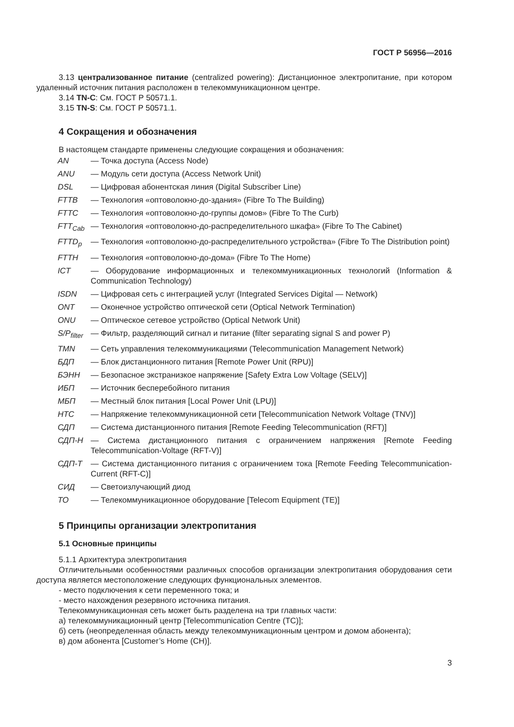ГОСТ Р 56956—2016
3.13 централизованное питание (centralized powering): Дистанционное электропитание, при котором удаленный источник питания расположен в телекоммуникационном центре.
3.14 TN-C: См. ГОСТ Р 50571.1.
3.15 TN-S: См. ГОСТ Р 50571.1.
4 Сокращения и обозначения
В настоящем стандарте применены следующие сокращения и обозначения:
| AN | — Точка доступа (Access Node) |
| ANU | — Модуль сети доступа (Access Network Unit) |
| DSL | — Цифровая абонентская линия (Digital Subscriber Line) |
| FTTB | — Технология «оптоволокно-до-здания» (Fibre To The Building) |
| FTTC | — Технология «оптоволокно-до-группы домов» (Fibre To The Curb) |
| FTT<sub>Cab</sub> | — Технология «оптоволокно-до-распределительного шкафа» (Fibre To The Cabinet) |
| FTTD<sub>p</sub> | — Технология «оптоволокно-до-распределительного устройства» (Fibre To The Distribution point) |
| FTTH | — Технология «оптоволокно-до-дома» (Fibre To The Home) |
| ICT | — Оборудование информационных и телекоммуникационных технологий (Information & Communication Technology) |
| ISDN | — Цифровая сеть с интеграцией услуг (Integrated Services Digital — Network) |
| ONT | — Оконечное устройство оптической сети (Optical Network Termination) |
| ONU | — Оптическое сетевое устройство (Optical Network Unit) |
| S/P<sub>filter</sub> | — Фильтр, разделяющий сигнал и питание (filter separating signal S and power P) |
| TMN | — Сеть управления телекоммуникациями (Telecommunication Management Network) |
| БДП | — Блок дистанционного питания [Remote Power Unit (RPU)] |
| БЭНН | — Безопасное экстранизкое напряжение [Safety Extra Low Voltage (SELV)] |
| ИБП | — Источник бесперебойного питания |
| МБП | — Местный блок питания [Local Power Unit (LPU)] |
| НТС | — Напряжение телекоммуникационной сети [Telecommunication Network Voltage (TNV)] |
| СДП | — Система дистанционного питания [Remote Feeding Telecommunication (RFT)] |
| СДП-Н | — Система дистанционного питания с ограничением напряжения [Remote Feeding Telecommunication-Voltage (RFT-V)] |
| СДП-Т | — Система дистанционного питания с ограничением тока [Remote Feeding Telecommunication-Current (RFT-C)] |
| СИД | — Светоизлучающий диод |
| ТО | — Телекоммуникационное оборудование [Telecom Equipment (TE)] |
5 Принципы организации электропитания
5.1 Основные принципы
5.1.1 Архитектура электропитания
Отличительными особенностями различных способов организации электропитания оборудования сети доступа является местоположение следующих функциональных элементов.
- место подключения к сети переменного тока; и
- место нахождения резервного источника питания.
Телекоммуникационная сеть может быть разделена на три главных части:
а) телекоммуникационный центр [Telecommunication Centre (TC)];
б) сеть (неопределенная область между телекоммуникационным центром и домом абонента);
в) дом абонента [Customer’s Home (CH)].
3